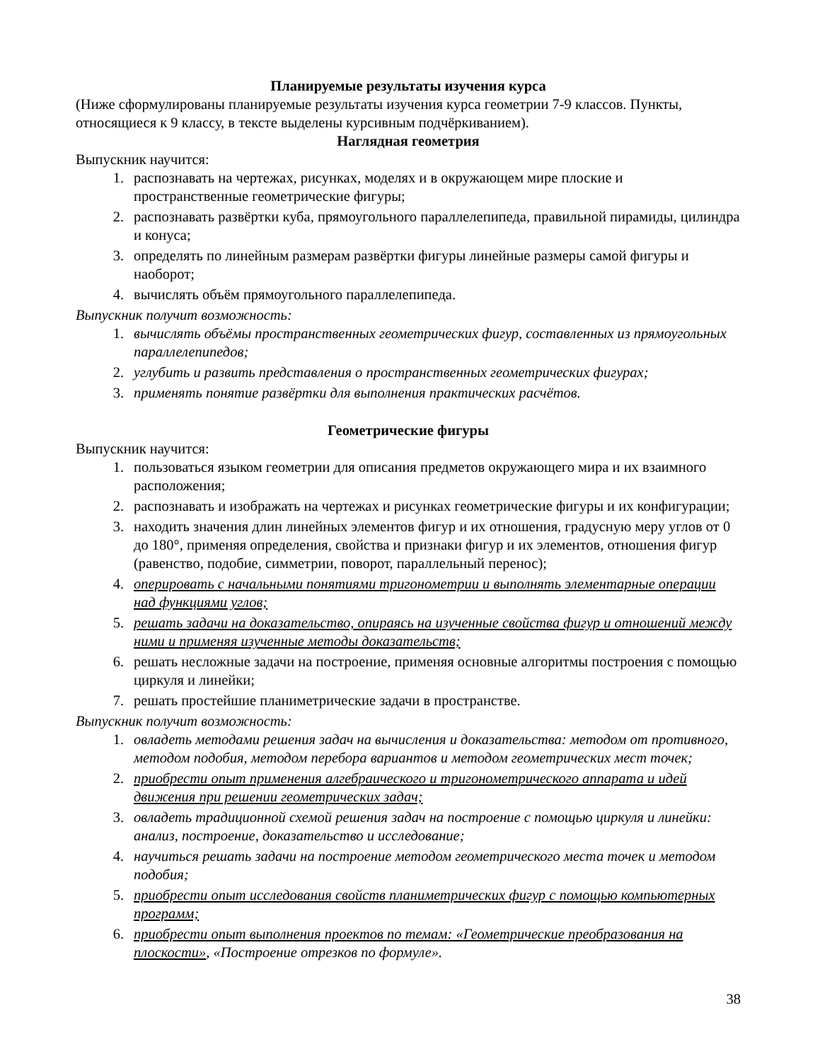Планируемые результаты изучения курса
(Ниже сформулированы планируемые результаты изучения курса геометрии 7-9 классов. Пункты, относящиеся к 9 классу, в тексте выделены курсивным подчёркиванием).
Наглядная геометрия
Выпускник научится:
1. распознавать на чертежах, рисунках, моделях и в окружающем мире плоские и пространственные геометрические фигуры;
2. распознавать развёртки куба, прямоугольного параллелепипеда, правильной пирамиды, цилиндра и конуса;
3. определять по линейным размерам развёртки фигуры линейные размеры самой фигуры и наоборот;
4. вычислять объём прямоугольного параллелепипеда.
Выпускник получит возможность:
1. вычислять объёмы пространственных геометрических фигур, составленных из прямоугольных параллелепипедов;
2. углубить и развить представления о пространственных геометрических фигурах;
3. применять понятие развёртки для выполнения практических расчётов.
Геометрические фигуры
Выпускник научится:
1. пользоваться языком геометрии для описания предметов окружающего мира и их взаимного расположения;
2. распознавать и изображать на чертежах и рисунках геометрические фигуры и их конфигурации;
3. находить значения длин линейных элементов фигур и их отношения, градусную меру углов от 0 до 180°, применяя определения, свойства и признаки фигур и их элементов, отношения фигур (равенство, подобие, симметрии, поворот, параллельный перенос);
4. оперировать с начальными понятиями тригонометрии и выполнять элементарные операции над функциями углов;
5. решать задачи на доказательство, опираясь на изученные свойства фигур и отношений между ними и применяя изученные методы доказательств;
6. решать несложные задачи на построение, применяя основные алгоритмы построения с помощью циркуля и линейки;
7. решать простейшие планиметрические задачи в пространстве.
Выпускник получит возможность:
1. овладеть методами решения задач на вычисления и доказательства: методом от противного, методом подобия, методом перебора вариантов и методом геометрических мест точек;
2. приобрести опыт применения алгебраического и тригонометрического аппарата и идей движения при решении геометрических задач;
3. овладеть традиционной схемой решения задач на построение с помощью циркуля и линейки: анализ, построение, доказательство и исследование;
4. научиться решать задачи на построение методом геометрического места точек и методом подобия;
5. приобрести опыт исследования свойств планиметрических фигур с помощью компьютерных программ;
6. приобрести опыт выполнения проектов по темам: «Геометрические преобразования на плоскости», «Построение отрезков по формуле».
38